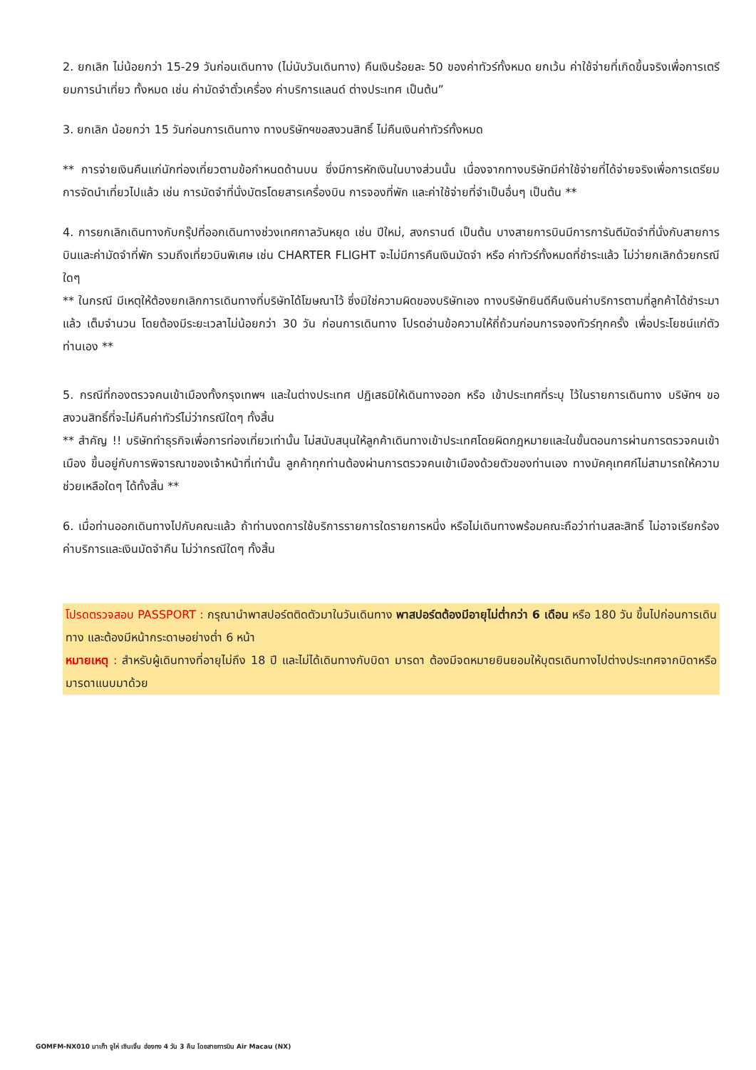2. ยกเลิก ไม่น้อยกว่า 15-29 วันก่อนเดินทาง (ไม่นับวันเดินทาง) คืนเงินร้อยละ 50 ของค่าทัวร์ทั้งหมด ยกเว้น ค่าใช้จ่ายที่เกิดขึ้นจริงเพื่อการเตรียมการนำเที่ยว ทั้งหมด เช่น ค่ามัดจำตั๋วเครื่อง ค่าบริการแลนด์ ต่างประเทศ เป็นต้น”
3. ยกเลิก น้อยกว่า 15 วันก่อนการเดินทาง ทางบริษัทฯขอสงวนสิทธิ์ ไม่คืนเงินค่าทัวร์ทั้งหมด
** การจ่ายเงินคืนแก่นักท่องเที่ยวตามข้อกำหนดด้านบน ซึ่งมีการหักเงินในบางส่วนนั้น เนื่องจากทางบริษัทมีค่าใช้จ่ายที่ได้จ่ายจริงเพื่อการเตรียมการจัดนำเที่ยวไปแล้ว เช่น การมัดจำที่นั่งบัตรโดยสารเครื่องบิน การจองที่พัก และค่าใช้จ่ายที่จำเป็นอื่นๆ เป็นต้น **
4. การยกเลิกเดินทางกับกรุ๊ปที่ออกเดินทางช่วงเทศกาลวันหยุด เช่น ปีใหม่, สงกรานต์ เป็นต้น บางสายการบินมีการการันตีมัดจำที่นั่งกับสายการบินและค่ามัดจำที่พัก รวมถึงเที่ยวบินพิเศษ เช่น CHARTER FLIGHT จะไม่มีการคืนเงินมัดจำ หรือ ค่าทัวร์ทั้งหมดที่ชำระแล้ว ไม่ว่ายกเลิกด้วยกรณีใดๆ
** ในกรณี มีเหตุให้ต้องยกเลิกการเดินทางที่บริษัทได้โฆษณาไว้ ซึ่งมิใช่ความผิดของบริษัทเอง ทางบริษัทยินดีคืนเงินค่าบริการตามที่ลูกค้าได้ชำระมาแล้ว เต็มจำนวน โดยต้องมีระยะเวลาไม่น้อยกว่า 30 วัน ก่อนการเดินทาง โปรดอ่านข้อความให้ถี่ถ้วนก่อนการจองทัวร์ทุกครั้ง เพื่อประโยชน์แก่ตัวท่านเอง **
5. กรณีที่กองตรวจคนเข้าเมืองทั้งกรุงเทพฯ และในต่างประเทศ ปฏิเสธมิให้เดินทางออก หรือ เข้าประเทศที่ระบุ ไว้ในรายการเดินทาง บริษัทฯ ขอสงวนสิทธิ์ที่จะไม่คืนค่าทัวร์ไม่ว่ากรณีใดๆ ทั้งสิ้น
** สำคัญ !! บริษัททำธุรกิจเพื่อการท่องเที่ยวเท่านั้น ไม่สนับสนุนให้ลูกค้าเดินทางเข้าประเทศโดยผิดกฎหมายและในขั้นตอนการผ่านการตรวจคนเข้าเมือง ขึ้นอยู่กับการพิจารณาของเจ้าหน้าที่เท่านั้น ลูกค้าทุกท่านต้องผ่านการตรวจคนเข้าเมืองด้วยตัวของท่านเอง ทางมัคคุเทศก์ไม่สามารถให้ความช่วยเหลือใดๆ ได้ทั้งสิ้น **
6. เมื่อท่านออกเดินทางไปกับคณะแล้ว ถ้าท่านงดการใช้บริการรายการใดรายการหนึ่ง หรือไม่เดินทางพร้อมคณะถือว่าท่านสละสิทธิ์ ไม่อาจเรียกร้องค่าบริการและเงินมัดจำคืน ไม่ว่ากรณีใดๆ ทั้งสิ้น
โปรดตรวจสอบ PASSPORT : กรุณานำพาสปอร์ตติดตัวมาในวันเดินทาง พาสปอร์ตต้องมีอายุไม่ต่ำกว่า 6 เดือน หรือ 180 วัน ขึ้นไปก่อนการเดินทาง และต้องมีหน้ากระดาษอย่างต่ำ 6 หน้า
หมายเหตุ : สำหรับผู้เดินทางที่อายุไม่ถึง 18 ปี และไม่ได้เดินทางกับบิดา มารดา ต้องมีจดหมายยินยอมให้บุตรเดินทางไปต่างประเทศจากบิดาหรือมารดาแนบมาด้วย
GOMFM-NX010 มาเก๊า จูไห่ เซินเจิ้น ฮ่องกง 4 วัน 3 คืน โดยสายการบิน Air Macau (NX)